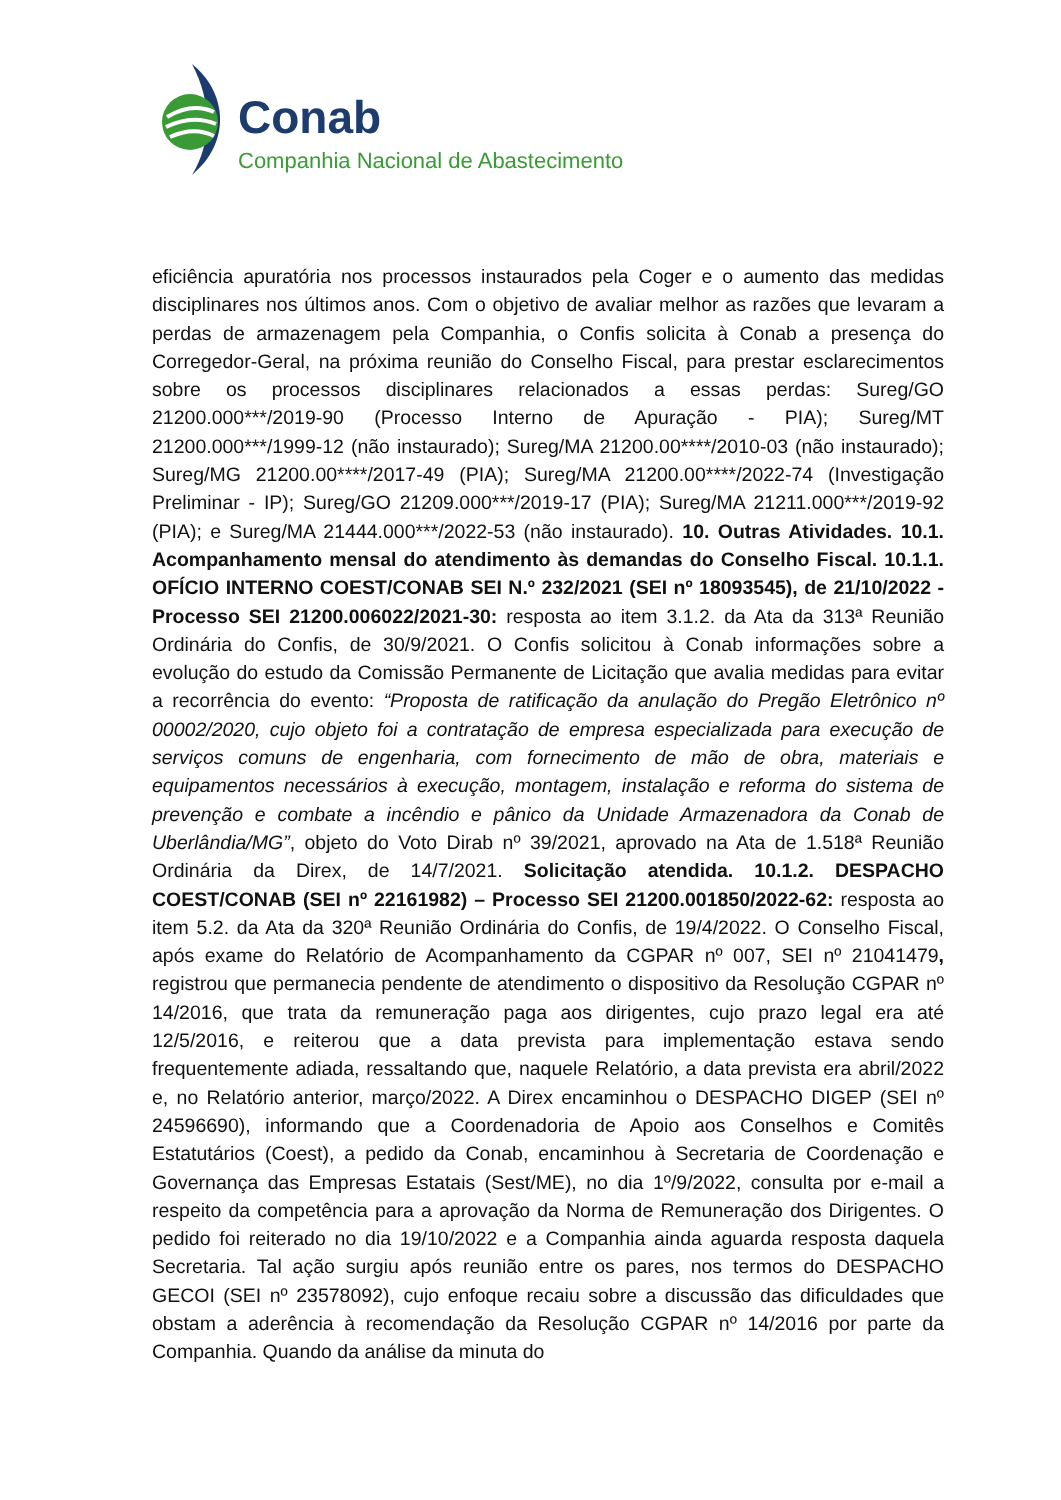Conab
Companhia Nacional de Abastecimento
eficiência apuratória nos processos instaurados pela Coger e o aumento das medidas disciplinares nos últimos anos. Com o objetivo de avaliar melhor as razões que levaram a perdas de armazenagem pela Companhia, o Confis solicita à Conab a presença do Corregedor-Geral, na próxima reunião do Conselho Fiscal, para prestar esclarecimentos sobre os processos disciplinares relacionados a essas perdas: Sureg/GO 21200.000***/2019-90 (Processo Interno de Apuração - PIA); Sureg/MT 21200.000***/1999-12 (não instaurado); Sureg/MA 21200.00****/2010-03 (não instaurado); Sureg/MG 21200.00****/2017-49 (PIA); Sureg/MA 21200.00****/2022-74 (Investigação Preliminar - IP); Sureg/GO 21209.000***/2019-17 (PIA); Sureg/MA 21211.000***/2019-92 (PIA); e Sureg/MA 21444.000***/2022-53 (não instaurado). 10. Outras Atividades. 10.1. Acompanhamento mensal do atendimento às demandas do Conselho Fiscal. 10.1.1. OFÍCIO INTERNO COEST/CONAB SEI N.º 232/2021 (SEI nº 18093545), de 21/10/2022 - Processo SEI 21200.006022/2021-30: resposta ao item 3.1.2. da Ata da 313ª Reunião Ordinária do Confis, de 30/9/2021. O Confis solicitou à Conab informações sobre a evolução do estudo da Comissão Permanente de Licitação que avalia medidas para evitar a recorrência do evento: “Proposta de ratificação da anulação do Pregão Eletrônico nº 00002/2020, cujo objeto foi a contratação de empresa especializada para execução de serviços comuns de engenharia, com fornecimento de mão de obra, materiais e equipamentos necessários à execução, montagem, instalação e reforma do sistema de prevenção e combate a incêndio e pânico da Unidade Armazenadora da Conab de Uberlândia/MG”, objeto do Voto Dirab nº 39/2021, aprovado na Ata de 1.518ª Reunião Ordinária da Direx, de 14/7/2021. Solicitação atendida. 10.1.2. DESPACHO COEST/CONAB (SEI nº 22161982) – Processo SEI 21200.001850/2022-62: resposta ao item 5.2. da Ata da 320ª Reunião Ordinária do Confis, de 19/4/2022. O Conselho Fiscal, após exame do Relatório de Acompanhamento da CGPAR nº 007, SEI nº 21041479, registrou que permanecia pendente de atendimento o dispositivo da Resolução CGPAR nº 14/2016, que trata da remuneração paga aos dirigentes, cujo prazo legal era até 12/5/2016, e reiterou que a data prevista para implementação estava sendo frequentemente adiada, ressaltando que, naquele Relatório, a data prevista era abril/2022 e, no Relatório anterior, março/2022. A Direx encaminhou o DESPACHO DIGEP (SEI nº 24596690), informando que a Coordenadoria de Apoio aos Conselhos e Comitês Estatutários (Coest), a pedido da Conab, encaminhou à Secretaria de Coordenação e Governança das Empresas Estatais (Sest/ME), no dia 1º/9/2022, consulta por e-mail a respeito da competência para a aprovação da Norma de Remuneração dos Dirigentes. O pedido foi reiterado no dia 19/10/2022 e a Companhia ainda aguarda resposta daquela Secretaria. Tal ação surgiu após reunião entre os pares, nos termos do DESPACHO GECOI (SEI nº 23578092), cujo enfoque recaiu sobre a discussão das dificuldades que obstam a aderência à recomendação da Resolução CGPAR nº 14/2016 por parte da Companhia. Quando da análise da minuta do